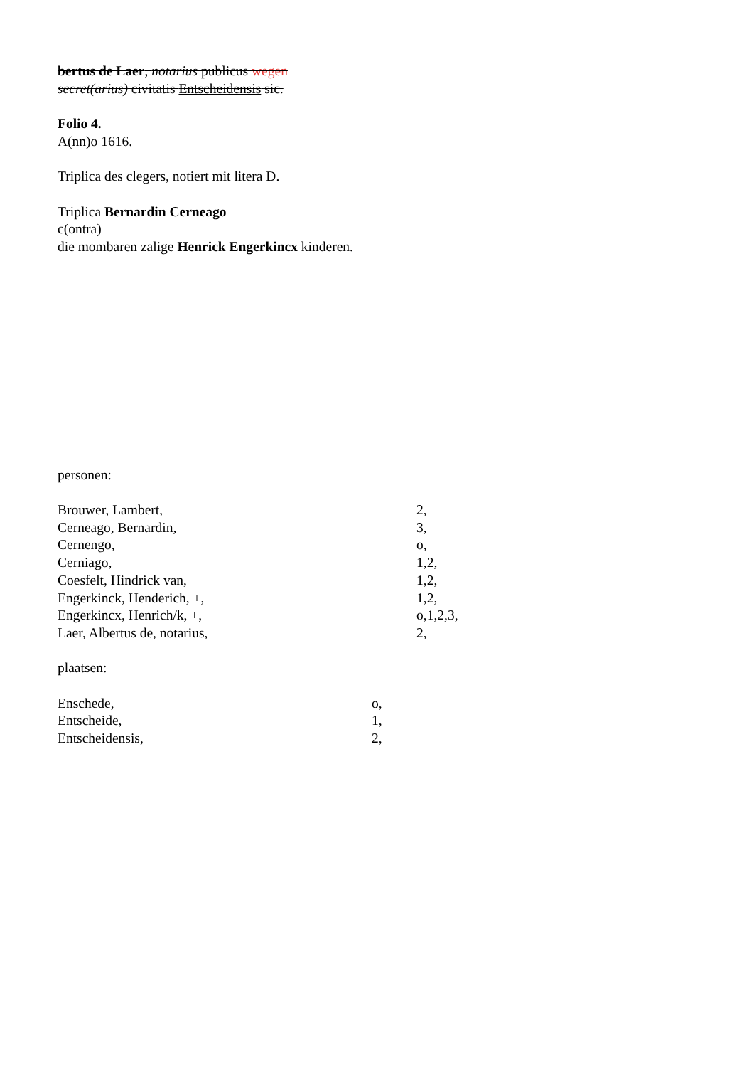bertus de Laer, notarius publicus wegen
secret(arius) civitatis Entscheidensis sic.
Folio 4.
A(nn)o 1616.
Triplica des clegers, notiert mit litera D.
Triplica Bernardin Cerneago
c(ontra)
die mombaren zalige Henrick Engerkincx kinderen.
personen:
Brouwer, Lambert, 2,
Cerneago, Bernardin, 3,
Cernengo, o,
Cerniago, 1,2,
Coesfelt, Hindrick van, 1,2,
Engerkinck, Henderich, +, 1,2,
Engerkincx, Henrich/k, +, o,1,2,3,
Laer, Albertus de, notarius, 2,
plaatsen:
Enschede, o,
Entscheide, 1,
Entscheidensis, 2,